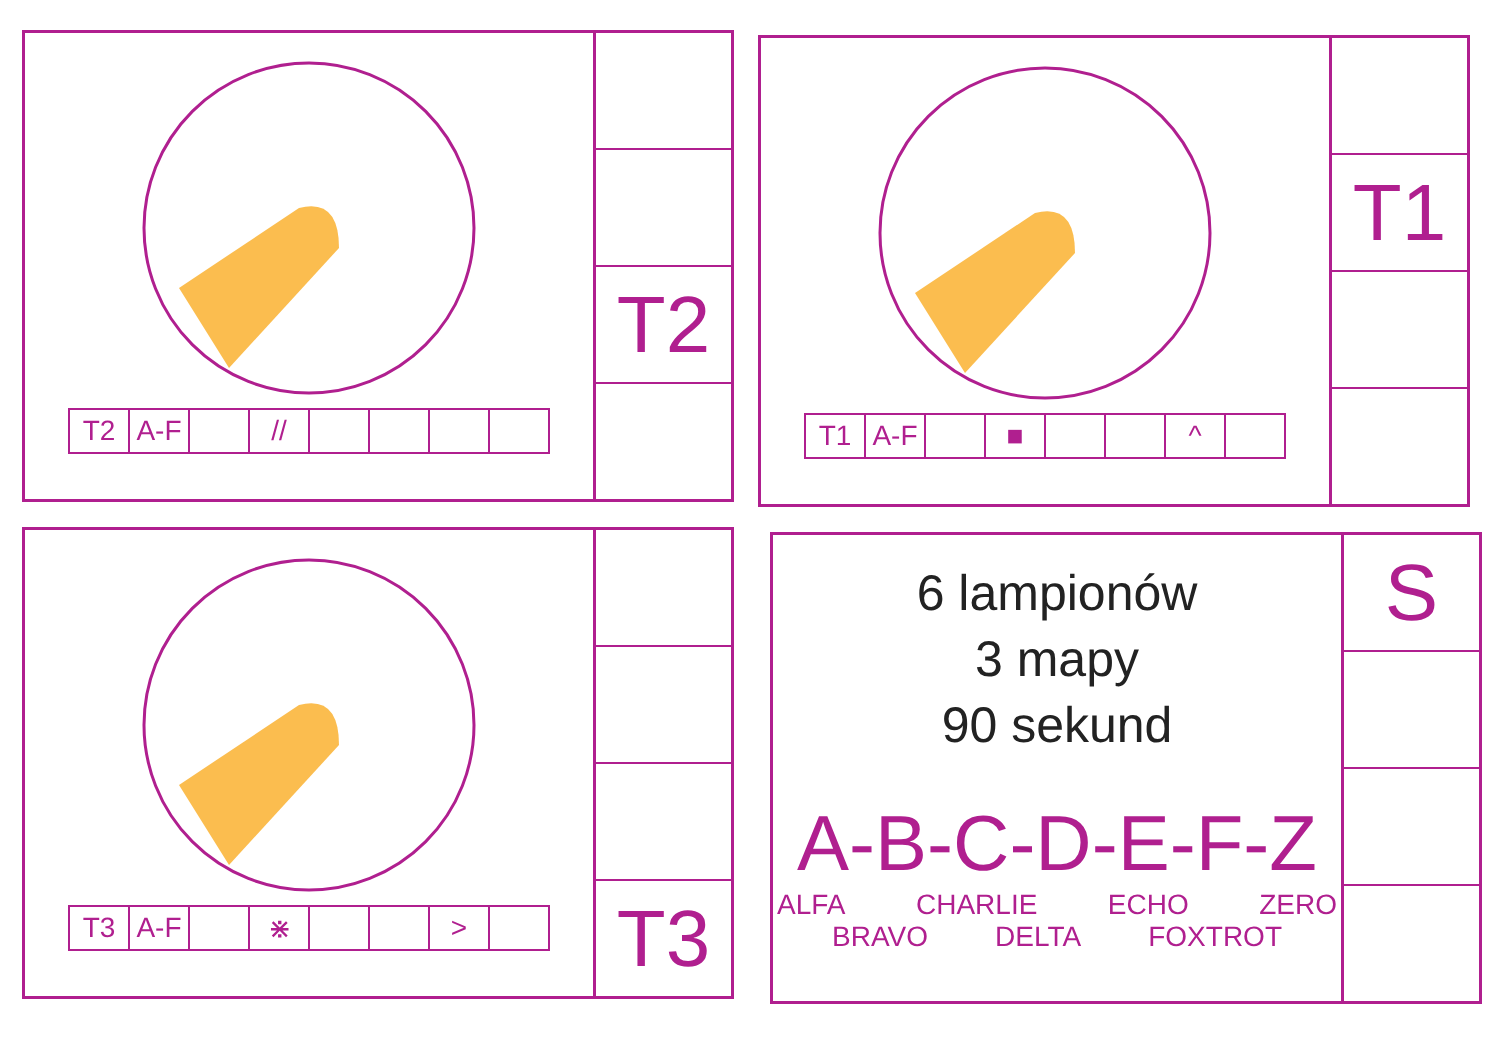| T2 | A-F | | // | | | | |
T2
| T1 | A-F | | ■ | | | ^ | |
T1
| T3 | A-F | | ⋇ | | | > | |
T3
6 lampionów
3 mapy
90 sekund
A-B-C-D-E-F-Z
ALFA CHARLIE ECHO ZERO
BRAVO DELTA FOXTROT
S